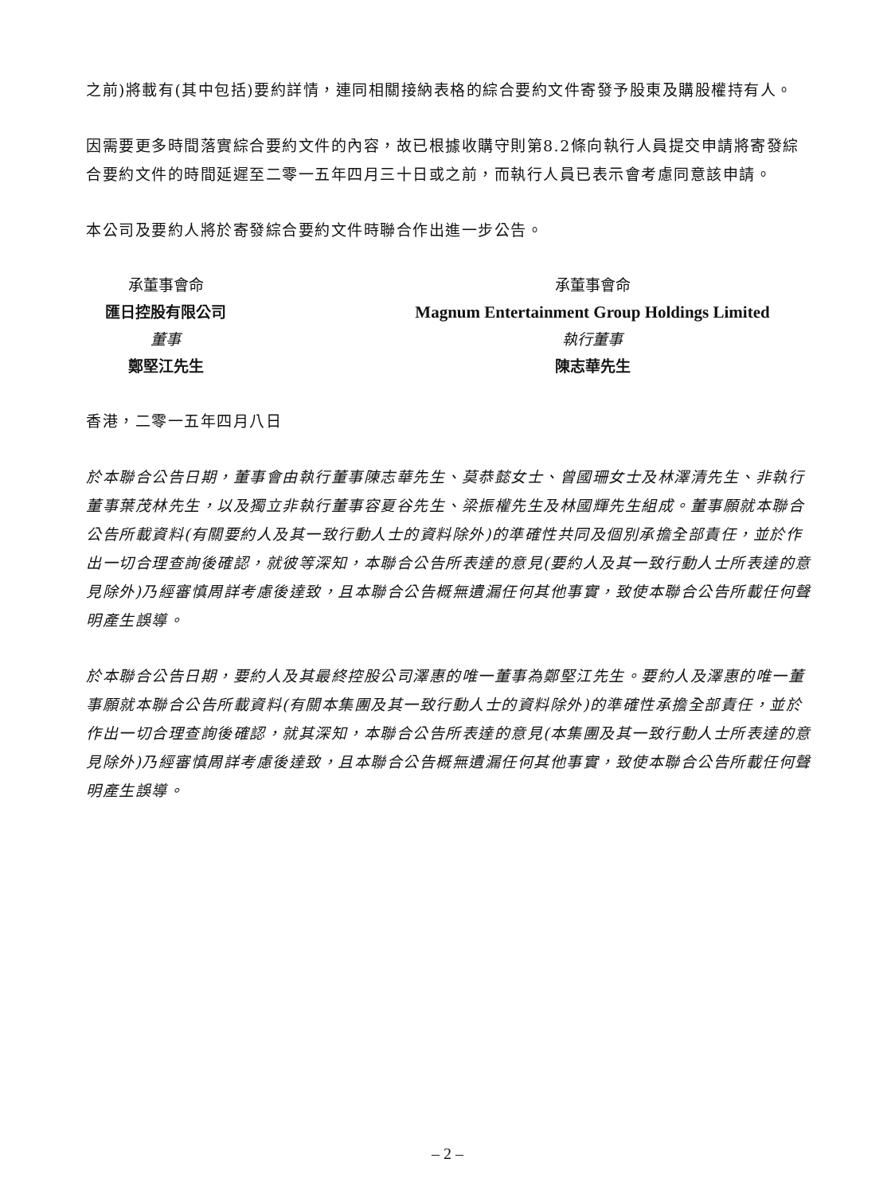之前)將載有(其中包括)要約詳情，連同相關接納表格的綜合要約文件寄發予股東及購股權持有人。
因需要更多時間落實綜合要約文件的內容，故已根據收購守則第8.2條向執行人員提交申請將寄發綜合要約文件的時間延遲至二零一五年四月三十日或之前，而執行人員已表示會考慮同意該申請。
本公司及要約人將於寄發綜合要約文件時聯合作出進一步公告。
承董事會命
匯日控股有限公司
董事
鄭堅江先生
承董事會命
Magnum Entertainment Group Holdings Limited
執行董事
陳志華先生
香港，二零一五年四月八日
於本聯合公告日期，董事會由執行董事陳志華先生、莫恭懿女士、曾國珊女士及林澤清先生、非執行董事葉茂林先生，以及獨立非執行董事容夏谷先生、梁振權先生及林國輝先生組成。董事願就本聯合公告所載資料(有關要約人及其一致行動人士的資料除外)的準確性共同及個別承擔全部責任，並於作出一切合理查詢後確認，就彼等深知，本聯合公告所表達的意見(要約人及其一致行動人士所表達的意見除外)乃經審慎周詳考慮後達致，且本聯合公告概無遺漏任何其他事實，致使本聯合公告所載任何聲明產生誤導。
於本聯合公告日期，要約人及其最終控股公司澤惠的唯一董事為鄭堅江先生。要約人及澤惠的唯一董事願就本聯合公告所載資料(有關本集團及其一致行動人士的資料除外)的準確性承擔全部責任，並於作出一切合理查詢後確認，就其深知，本聯合公告所表達的意見(本集團及其一致行動人士所表達的意見除外)乃經審慎周詳考慮後達致，且本聯合公告概無遺漏任何其他事實，致使本聯合公告所載任何聲明產生誤導。
– 2 –